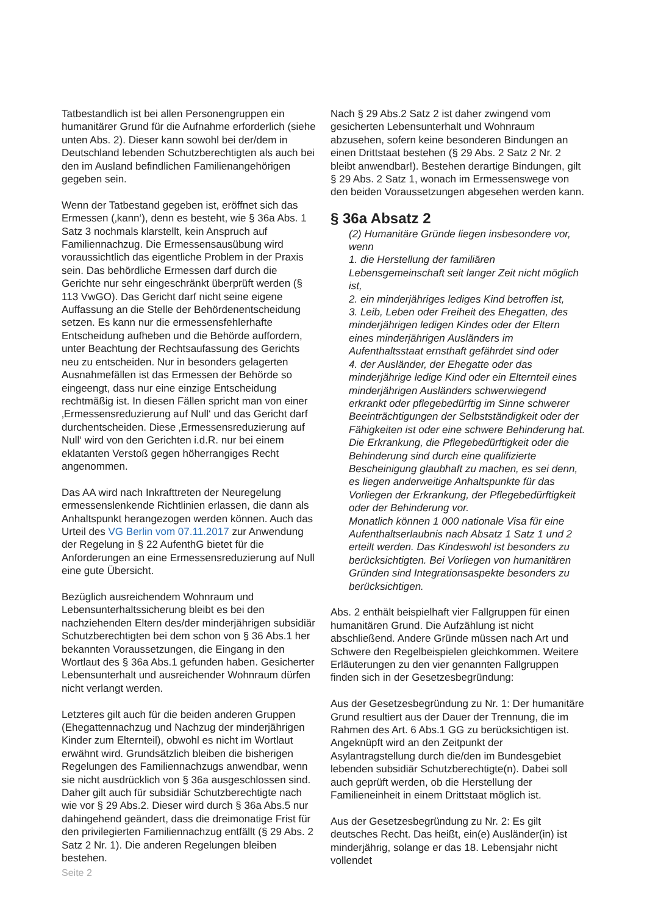Tatbestandlich ist bei allen Personengruppen ein humanitärer Grund für die Aufnahme erforderlich (siehe unten Abs. 2). Dieser kann sowohl bei der/dem in Deutschland lebenden Schutzberechtigten als auch bei den im Ausland befindlichen Familienangehörigen gegeben sein.
Wenn der Tatbestand gegeben ist, eröffnet sich das Ermessen (‚kann‘), denn es besteht, wie § 36a Abs. 1 Satz 3 nochmals klarstellt, kein Anspruch auf Familiennachzug. Die Ermessensausübung wird voraussichtlich das eigentliche Problem in der Praxis sein. Das behördliche Ermessen darf durch die Gerichte nur sehr eingeschränkt überprüft werden (§ 113 VwGO). Das Gericht darf nicht seine eigene Auffassung an die Stelle der Behördenentscheidung setzen. Es kann nur die ermessensfehlerhafte Entscheidung aufheben und die Behörde auffordern, unter Beachtung der Rechtsaufassung des Gerichts neu zu entscheiden. Nur in besonders gelagerten Ausnahmefällen ist das Ermessen der Behörde so eingeengt, dass nur eine einzige Entscheidung rechtmäßig ist. In diesen Fällen spricht man von einer ‚Ermessensreduzierung auf Null‘ und das Gericht darf durchentscheiden. Diese ‚Ermessensreduzierung auf Null‘ wird von den Gerichten i.d.R. nur bei einem eklatanten Verstoß gegen höherrangiges Recht angenommen.
Das AA wird nach Inkrafttreten der Neuregelung ermessenslenkende Richtlinien erlassen, die dann als Anhaltspunkt herangezogen werden können. Auch das Urteil des VG Berlin vom 07.11.2017 zur Anwendung der Regelung in § 22 AufenthG bietet für die Anforderungen an eine Ermessensreduzierung auf Null eine gute Übersicht.
Bezüglich ausreichendem Wohnraum und Lebensunterhaltssicherung bleibt es bei den nachziehenden Eltern des/der minderjährigen subsidiär Schutzberechtigten bei dem schon von § 36 Abs.1 her bekannten Voraussetzungen, die Eingang in den Wortlaut des § 36a Abs.1 gefunden haben. Gesicherter Lebensunterhalt und ausreichender Wohnraum dürfen nicht verlangt werden.
Letzteres gilt auch für die beiden anderen Gruppen (Ehegattennachzug und Nachzug der minderjährigen Kinder zum Elternteil), obwohl es nicht im Wortlaut erwähnt wird. Grundsätzlich bleiben die bisherigen Regelungen des Familiennachzugs anwendbar, wenn sie nicht ausdrücklich von § 36a ausgeschlossen sind. Daher gilt auch für subsidiär Schutzberechtigte nach wie vor § 29 Abs.2. Dieser wird durch § 36a Abs.5 nur dahingehend geändert, dass die dreimonatige Frist für den privilegierten Familiennachzug entfällt (§ 29 Abs. 2 Satz 2 Nr. 1). Die anderen Regelungen bleiben bestehen.
Nach § 29 Abs.2 Satz 2 ist daher zwingend vom gesicherten Lebensunterhalt und Wohnraum abzusehen, sofern keine besonderen Bindungen an einen Drittstaat bestehen (§ 29 Abs. 2 Satz 2 Nr. 2 bleibt anwendbar!). Bestehen derartige Bindungen, gilt § 29 Abs. 2 Satz 1, wonach im Ermessenswege von den beiden Voraussetzungen abgesehen werden kann.
§ 36a Absatz 2
(2) Humanitäre Gründe liegen insbesondere vor, wenn
1. die Herstellung der familiären Lebensgemeinschaft seit langer Zeit nicht möglich ist,
2. ein minderjähriges lediges Kind betroffen ist,
3. Leib, Leben oder Freiheit des Ehegatten, des minderjährigen ledigen Kindes oder der Eltern eines minderjährigen Ausländers im Aufenthaltsstaat ernsthaft gefährdet sind oder
4. der Ausländer, der Ehegatte oder das minderjährige ledige Kind oder ein Elternteil eines minderjährigen Ausländers schwerwiegend erkrankt oder pflegebedürftig im Sinne schwerer Beeinträchtigungen der Selbstständigkeit oder der Fähigkeiten ist oder eine schwere Behinderung hat. Die Erkrankung, die Pflegebedürftigkeit oder die Behinderung sind durch eine qualifizierte Bescheinigung glaubhaft zu machen, es sei denn, es liegen anderweitige Anhaltspunkte für das Vorliegen der Erkrankung, der Pflegebedürftigkeit oder der Behinderung vor.
Monatlich können 1 000 nationale Visa für eine Aufenthaltserlaubnis nach Absatz 1 Satz 1 und 2 erteilt werden. Das Kindeswohl ist besonders zu berücksichtigten. Bei Vorliegen von humanitären Gründen sind Integrationsaspekte besonders zu berücksichtigen.
Abs. 2 enthält beispielhaft vier Fallgruppen für einen humanitären Grund. Die Aufzählung ist nicht abschließend. Andere Gründe müssen nach Art und Schwere den Regelbeispielen gleichkommen. Weitere Erläuterungen zu den vier genannten Fallgruppen finden sich in der Gesetzesbegründung:
Aus der Gesetzesbegründung zu Nr. 1: Der humanitäre Grund resultiert aus der Dauer der Trennung, die im Rahmen des Art. 6 Abs.1 GG zu berücksichtigen ist. Angeknüpft wird an den Zeitpunkt der Asylantragstellung durch die/den im Bundesgebiet lebenden subsidiär Schutzberechtigte(n). Dabei soll auch geprüft werden, ob die Herstellung der Familieneinheit in einem Drittstaat möglich ist.
Aus der Gesetzesbegründung zu Nr. 2: Es gilt deutsches Recht. Das heißt, ein(e) Ausländer(in) ist minderjährig, solange er das 18. Lebensjahr nicht vollendet
Seite 2